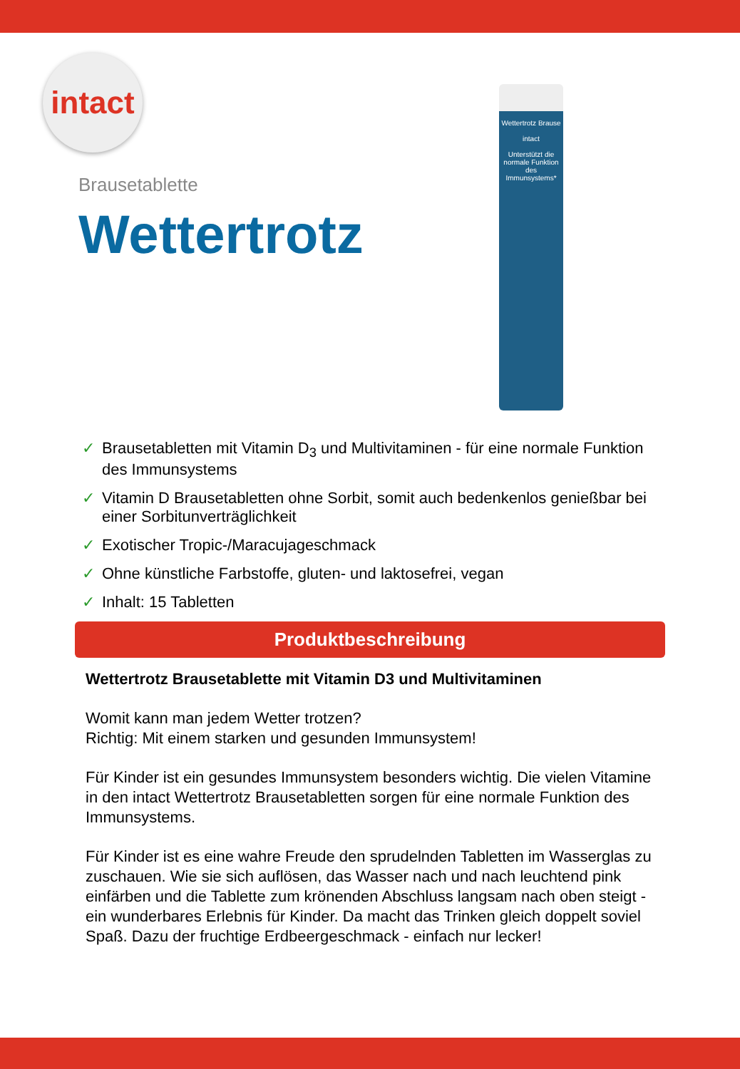intact
Brausetablette
Wettertrotz
Wettertrotz Brause
intact
Unterstützt die normale Funktion des Immunsystems*
✓ Brausetabletten mit Vitamin D<sub>3</sub> und Multivitaminen - für eine normale Funktion des Immunsystems
✓ Vitamin D Brausetabletten ohne Sorbit, somit auch bedenkenlos genießbar bei einer Sorbitunverträglichkeit
✓ Exotischer Tropic-/Maracujageschmack
✓ Ohne künstliche Farbstoffe, gluten- und laktosefrei, vegan
✓ Inhalt: 15 Tabletten
Produktbeschreibung
Wettertrotz Brausetablette mit Vitamin D3 und Multivitaminen
Womit kann man jedem Wetter trotzen?
Richtig: Mit einem starken und gesunden Immunsystem!
Für Kinder ist ein gesundes Immunsystem besonders wichtig. Die vielen Vitamine in den intact Wettertrotz Brausetabletten sorgen für eine normale Funktion des Immunsystems.
Für Kinder ist es eine wahre Freude den sprudelnden Tabletten im Wasserglas zu zuschauen. Wie sie sich auflösen, das Wasser nach und nach leuchtend pink einfärben und die Tablette zum krönenden Abschluss langsam nach oben steigt - ein wunderbares Erlebnis für Kinder. Da macht das Trinken gleich doppelt soviel Spaß. Dazu der fruchtige Erdbeergeschmack - einfach nur lecker!